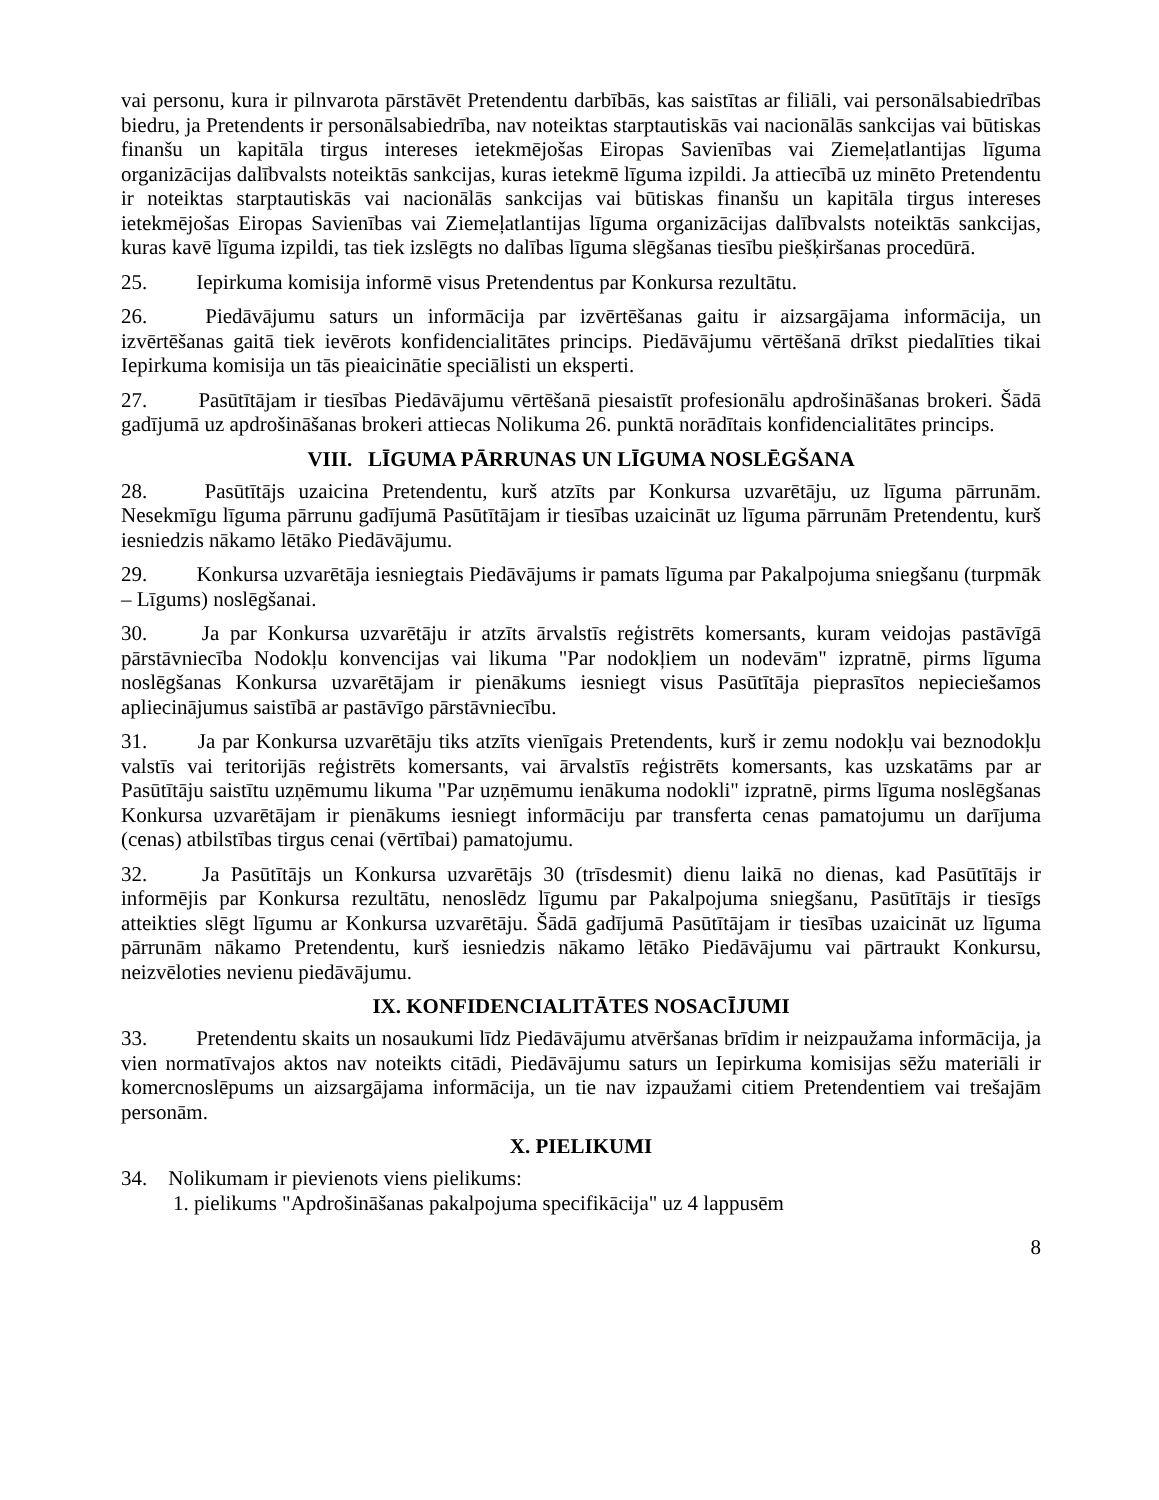vai personu, kura ir pilnvarota pārstāvēt Pretendentu darbībās, kas saistītas ar filiāli, vai personālsabiedrības biedru, ja Pretendents ir personālsabiedrība, nav noteiktas starptautiskās vai nacionālās sankcijas vai būtiskas finanšu un kapitāla tirgus intereses ietekmējošas Eiropas Savienības vai Ziemeļatlantijas līguma organizācijas dalībvalsts noteiktās sankcijas, kuras ietekmē līguma izpildi. Ja attiecībā uz minēto Pretendentu ir noteiktas starptautiskās vai nacionālās sankcijas vai būtiskas finanšu un kapitāla tirgus intereses ietekmējošas Eiropas Savienības vai Ziemeļatlantijas līguma organizācijas dalībvalsts noteiktās sankcijas, kuras kavē līguma izpildi, tas tiek izslēgts no dalības līguma slēgšanas tiesību piešķiršanas procedūrā.
25. Iepirkuma komisija informē visus Pretendentus par Konkursa rezultātu.
26. Piedāvājumu saturs un informācija par izvērtēšanas gaitu ir aizsargājama informācija, un izvērtēšanas gaitā tiek ievērots konfidencialitātes princips. Piedāvājumu vērtēšanā drīkst piedalīties tikai Iepirkuma komisija un tās pieaicinātie speciālisti un eksperti.
27. Pasūtītājam ir tiesības Piedāvājumu vērtēšanā piesaistīt profesionālu apdrošināšanas brokeri. Šādā gadījumā uz apdrošināšanas brokeri attiecas Nolikuma 26. punktā norādītais konfidencialitātes princips.
VIII. LĪGUMA PĀRRUNAS UN LĪGUMA NOSLĒGŠANA
28. Pasūtītājs uzaicina Pretendentu, kurš atzīts par Konkursa uzvarētāju, uz līguma pārrunām. Nesekmīgu līguma pārrunu gadījumā Pasūtītājam ir tiesības uzaicināt uz līguma pārrunām Pretendentu, kurš iesniedzis nākamo lētāko Piedāvājumu.
29. Konkursa uzvarētāja iesniegtais Piedāvājums ir pamats līguma par Pakalpojuma sniegšanu (turpmāk – Līgums) noslēgšanai.
30. Ja par Konkursa uzvarētāju ir atzīts ārvalstīs reģistrēts komersants, kuram veidojas pastāvīgā pārstāvniecība Nodokļu konvencijas vai likuma "Par nodokļiem un nodevām" izpratnē, pirms līguma noslēgšanas Konkursa uzvarētājam ir pienākums iesniegt visus Pasūtītāja pieprasītos nepieciešamos apliecinājumus saistībā ar pastāvīgo pārstāvniecību.
31. Ja par Konkursa uzvarētāju tiks atzīts vienīgais Pretendents, kurš ir zemu nodokļu vai beznodokļu valstīs vai teritorijās reģistrēts komersants, vai ārvalstīs reģistrēts komersants, kas uzskatāms par ar Pasūtītāju saistītu uzņēmumu likuma "Par uzņēmumu ienākuma nodokli" izpratnē, pirms līguma noslēgšanas Konkursa uzvarētājam ir pienākums iesniegt informāciju par transferta cenas pamatojumu un darījuma (cenas) atbilstības tirgus cenai (vērtībai) pamatojumu.
32. Ja Pasūtītājs un Konkursa uzvarētājs 30 (trīsdesmit) dienu laikā no dienas, kad Pasūtītājs ir informējis par Konkursa rezultātu, nenoslēdz līgumu par Pakalpojuma sniegšanu, Pasūtītājs ir tiesīgs atteikties slēgt līgumu ar Konkursa uzvarētāju. Šādā gadījumā Pasūtītājam ir tiesības uzaicināt uz līguma pārrunām nākamo Pretendentu, kurš iesniedzis nākamo lētāko Piedāvājumu vai pārtraukt Konkursu, neizvēloties nevienu piedāvājumu.
IX. KONFIDENCIALITĀTES NOSACĪJUMI
33. Pretendentu skaits un nosaukumi līdz Piedāvājumu atvēršanas brīdim ir neizpaužama informācija, ja vien normatīvajos aktos nav noteikts citādi, Piedāvājumu saturs un Iepirkuma komisijas sēžu materiāli ir komercnoslēpums un aizsargājama informācija, un tie nav izpaužami citiem Pretendentiem vai trešajām personām.
X. PIELIKUMI
34. Nolikumam ir pievienots viens pielikums:
1. pielikums "Apdrošināšanas pakalpojuma specifikācija" uz 4 lappusēm
8